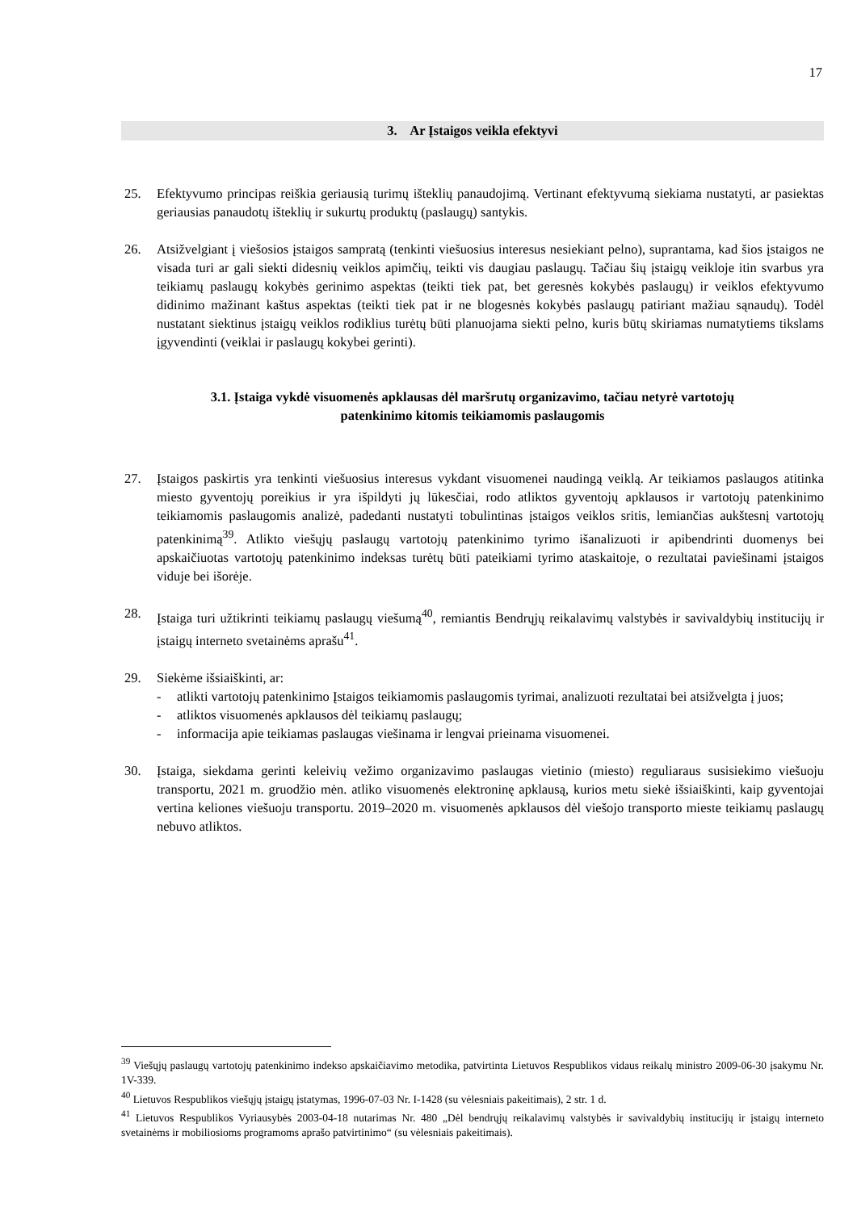17
3. Ar Įstaigos veikla efektyvi
25. Efektyvumo principas reiškia geriausią turimų išteklių panaudojimą. Vertinant efektyvumą siekiama nustatyti, ar pasiektas geriausias panaudotų išteklių ir sukurtų produktų (paslaugų) santykis.
26. Atsižvelgiant į viešosios įstaigos sampratą (tenkinti viešuosius interesus nesiekiant pelno), suprantama, kad šios įstaigos ne visada turi ar gali siekti didesnių veiklos apimčių, teikti vis daugiau paslaugų. Tačiau šių įstaigų veikloje itin svarbus yra teikiamų paslaugų kokybės gerinimo aspektas (teikti tiek pat, bet geresnės kokybės paslaugų) ir veiklos efektyvumo didinimo mažinant kaštus aspektas (teikti tiek pat ir ne blogesnės kokybės paslaugų patiriant mažiau sąnaudų). Todėl nustatant siektinus įstaigų veiklos rodiklius turėtų būti planuojama siekti pelno, kuris būtų skiriamas numatytiems tikslams įgyvendinti (veiklai ir paslaugų kokybei gerinti).
3.1. Įstaiga vykdė visuomenės apklausas dėl maršrutų organizavimo, tačiau netyrė vartotojų
patenkinimo kitomis teikiamomis paslaugomis
27. Įstaigos paskirtis yra tenkinti viešuosius interesus vykdant visuomenei naudingą veiklą. Ar teikiamos paslaugos atitinka miesto gyventojų poreikius ir yra išpildyti jų lūkesčiai, rodo atliktos gyventojų apklausos ir vartotojų patenkinimo teikiamomis paslaugomis analizė, padedanti nustatyti tobulintinas įstaigos veiklos sritis, lemiančias aukštesnį vartotojų patenkinimą<sup>39</sup>. Atlikto viešųjų paslaugų vartotojų patenkinimo tyrimo išanalizuoti ir apibendrinti duomenys bei apskaičiuotas vartotojų patenkinimo indeksas turėtų būti pateikiami tyrimo ataskaitoje, o rezultatai paviešinami įstaigos viduje bei išorėje.
28. Įstaiga turi užtikrinti teikiamų paslaugų viešumą<sup>40</sup>, remiantis Bendrųjų reikalavimų valstybės ir savivaldybių institucijų ir įstaigų interneto svetainėms aprašu<sup>41</sup>.
29. Siekėme išsiaiškinti, ar:
- atlikti vartotojų patenkinimo Įstaigos teikiamomis paslaugomis tyrimai, analizuoti rezultatai bei atsižvelgta į juos;
- atliktos visuomenės apklausos dėl teikiamų paslaugų;
- informacija apie teikiamas paslaugas viešinama ir lengvai prieinama visuomenei.
30. Įstaiga, siekdama gerinti keleivių vežimo organizavimo paslaugas vietinio (miesto) reguliaraus susisiekimo viešuoju transportu, 2021 m. gruodžio mėn. atliko visuomenės elektroninę apklausą, kurios metu siekė išsiaiškinti, kaip gyventojai vertina keliones viešuoju transportu. 2019–2020 m. visuomenės apklausos dėl viešojo transporto mieste teikiamų paslaugų nebuvo atliktos.
<sup>39</sup> Viešųjų paslaugų vartotojų patenkinimo indekso apskaičiavimo metodika, patvirtinta Lietuvos Respublikos vidaus reikalų ministro 2009-06-30 įsakymu Nr. 1V-339.
<sup>40</sup> Lietuvos Respublikos viešųjų įstaigų įstatymas, 1996-07-03 Nr. I-1428 (su vėlesniais pakeitimais), 2 str. 1 d.
<sup>41</sup> Lietuvos Respublikos Vyriausybės 2003-04-18 nutarimas Nr. 480 „Dėl bendrųjų reikalavimų valstybės ir savivaldybių institucijų ir įstaigų interneto svetainėms ir mobiliosioms programoms aprašo patvirtinimo“ (su vėlesniais pakeitimais).